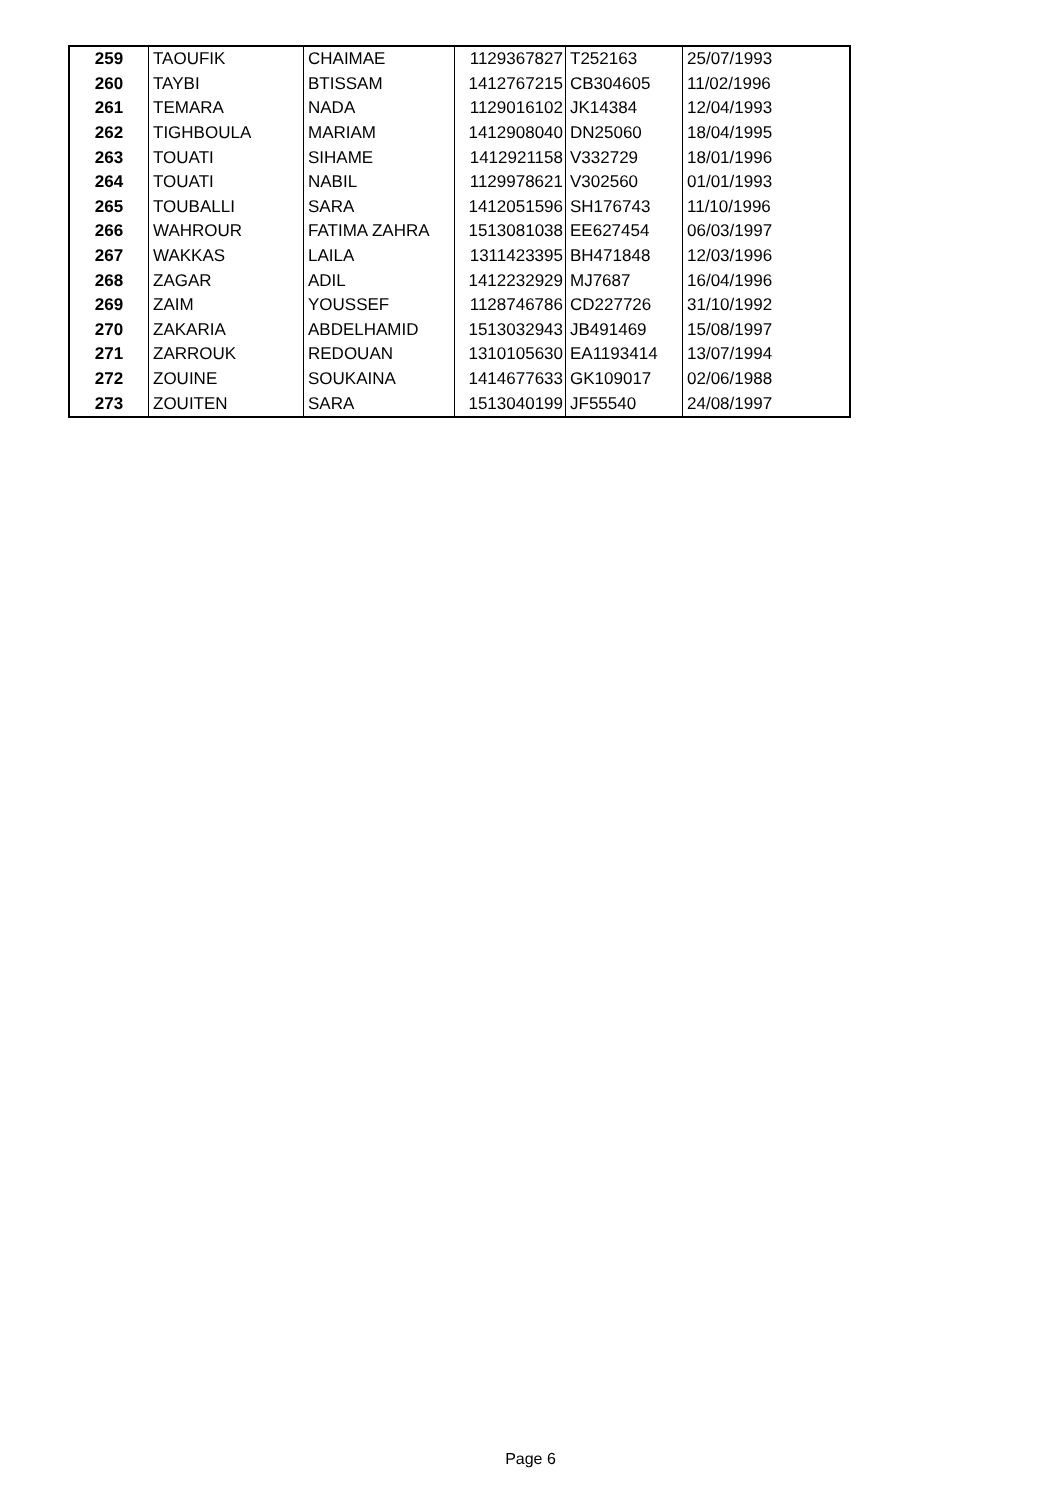| 259 | TAOUFIK | CHAIMAE | 1129367827 | T252163 | 25/07/1993 |
| 260 | TAYBI | BTISSAM | 1412767215 | CB304605 | 11/02/1996 |
| 261 | TEMARA | NADA | 1129016102 | JK14384 | 12/04/1993 |
| 262 | TIGHBOULA | MARIAM | 1412908040 | DN25060 | 18/04/1995 |
| 263 | TOUATI | SIHAME | 1412921158 | V332729 | 18/01/1996 |
| 264 | TOUATI | NABIL | 1129978621 | V302560 | 01/01/1993 |
| 265 | TOUBALLI | SARA | 1412051596 | SH176743 | 11/10/1996 |
| 266 | WAHROUR | FATIMA ZAHRA | 1513081038 | EE627454 | 06/03/1997 |
| 267 | WAKKAS | LAILA | 1311423395 | BH471848 | 12/03/1996 |
| 268 | ZAGAR | ADIL | 1412232929 | MJ7687 | 16/04/1996 |
| 269 | ZAIM | YOUSSEF | 1128746786 | CD227726 | 31/10/1992 |
| 270 | ZAKARIA | ABDELHAMID | 1513032943 | JB491469 | 15/08/1997 |
| 271 | ZARROUK | REDOUAN | 1310105630 | EA1193414 | 13/07/1994 |
| 272 | ZOUINE | SOUKAINA | 1414677633 | GK109017 | 02/06/1988 |
| 273 | ZOUITEN | SARA | 1513040199 | JF55540 | 24/08/1997 |
Page 6